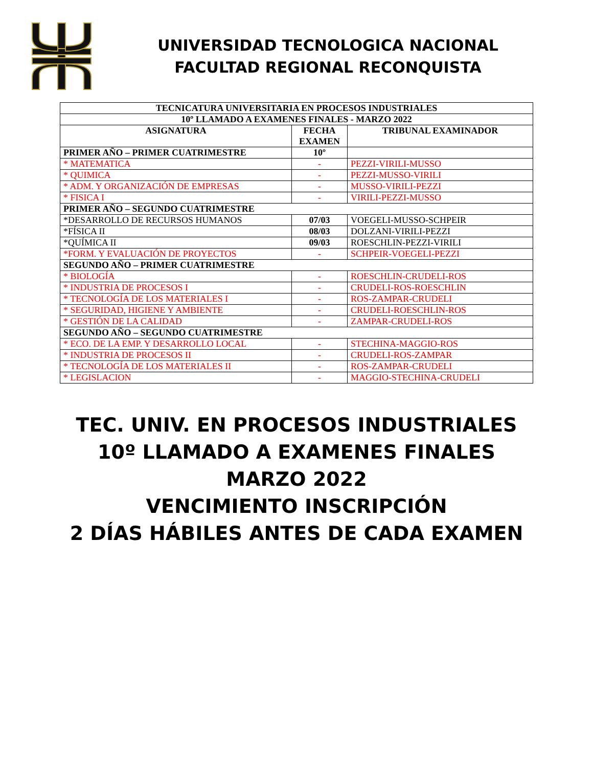UNIVERSIDAD TECNOLOGICA NACIONAL
FACULTAD REGIONAL RECONQUISTA
| TECNICATURA UNIVERSITARIA EN PROCESOS INDUSTRIALES | | |
| --- | --- | --- |
| 10º LLAMADO A EXAMENES FINALES - MARZO 2022 | | |
| ASIGNATURA | FECHA EXAMEN | TRIBUNAL EXAMINADOR |
| PRIMER AÑO – PRIMER CUATRIMESTRE | 10º | |
| * MATEMATICA | - | PEZZI-VIRILI-MUSSO |
| * QUIMICA | - | PEZZI-MUSSO-VIRILI |
| * ADM. Y ORGANIZACIÓN DE EMPRESAS | - | MUSSO-VIRILI-PEZZI |
| * FISICA I | - | VIRILI-PEZZI-MUSSO |
| PRIMER AÑO – SEGUNDO CUATRIMESTRE | | |
| *DESARROLLO DE RECURSOS HUMANOS | 07/03 | VOEGELI-MUSSO-SCHPEIR |
| *FÍSICA II | 08/03 | DOLZANI-VIRILI-PEZZI |
| *QUÍMICA II | 09/03 | ROESCHLIN-PEZZI-VIRILI |
| *FORM. Y EVALUACIÓN DE PROYECTOS | - | SCHPEIR-VOEGELI-PEZZI |
| SEGUNDO AÑO – PRIMER CUATRIMESTRE | | |
| * BIOLOGÍA | - | ROESCHLIN-CRUDELI-ROS |
| * INDUSTRIA DE PROCESOS I | - | CRUDELI-ROS-ROESCHLIN |
| * TECNOLOGÍA DE LOS MATERIALES I | - | ROS-ZAMPAR-CRUDELI |
| * SEGURIDAD, HIGIENE Y AMBIENTE | - | CRUDELI-ROESCHLIN-ROS |
| * GESTIÓN DE LA CALIDAD | - | ZAMPAR-CRUDELI-ROS |
| SEGUNDO AÑO – SEGUNDO CUATRIMESTRE | | |
| * ECO. DE LA EMP. Y DESARROLLO LOCAL | - | STECHINA-MAGGIO-ROS |
| * INDUSTRIA DE PROCESOS II | - | CRUDELI-ROS-ZAMPAR |
| * TECNOLOGÍA DE LOS MATERIALES II | - | ROS-ZAMPAR-CRUDELI |
| * LEGISLACION | - | MAGGIO-STECHINA-CRUDELI |
TEC. UNIV. EN PROCESOS INDUSTRIALES
10º LLAMADO A EXAMENES FINALES
MARZO 2022
VENCIMIENTO INSCRIPCIÓN
2 DÍAS HÁBILES ANTES DE CADA EXAMEN